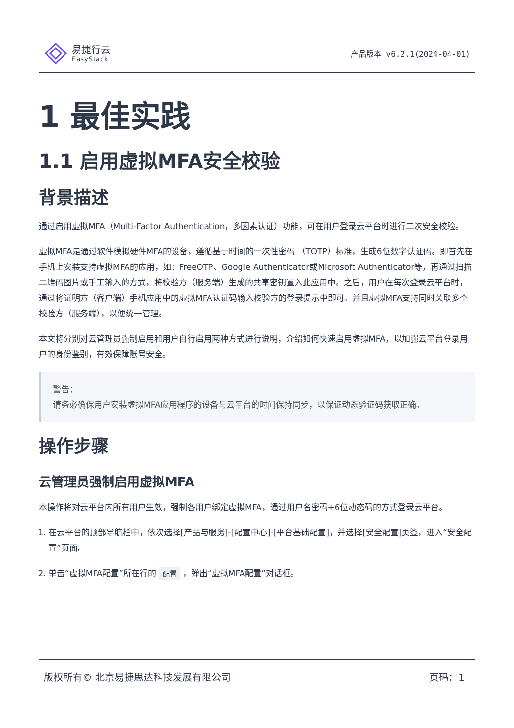易捷行云
EasyStack
产品版本 v6.2.1(2024-04-01)
1 最佳实践
1.1 启用虚拟MFA安全校验
背景描述
通过启用虚拟MFA（Multi-Factor Authentication，多因素认证）功能，可在用户登录云平台时进行二次安全校验。
虚拟MFA是通过软件模拟硬件MFA的设备，遵循基于时间的一次性密码 （TOTP）标准，生成6位数字认证码。即首先在手机上安装支持虚拟MFA的应用，如：FreeOTP、Google Authenticator或Microsoft Authenticator等，再通过扫描二维码图片或手工输入的方式，将校验方（服务端）生成的共享密钥置入此应用中。之后，用户在每次登录云平台时，通过将证明方（客户端）手机应用中的虚拟MFA认证码输入校验方的登录提示中即可。并且虚拟MFA支持同时关联多个校验方（服务端），以便统一管理。
本文将分别对云管理员强制启用和用户自行启用两种方式进行说明，介绍如何快速启用虚拟MFA，以加强云平台登录用户的身份鉴别，有效保障账号安全。
警告：
请务必确保用户安装虚拟MFA应用程序的设备与云平台的时间保持同步，以保证动态验证码获取正确。
操作步骤
云管理员强制启用虚拟MFA
本操作将对云平台内所有用户生效，强制各用户绑定虚拟MFA，通过用户名密码+6位动态码的方式登录云平台。
1. 在云平台的顶部导航栏中，依次选择[产品与服务]-[配置中心]-[平台基础配置]，并选择[安全配置]页签，进入“安全配置”页面。
2. 单击“虚拟MFA配置”所在行的 配置 ，弹出“虚拟MFA配置”对话框。
版权所有© 北京易捷思达科技发展有限公司 页码：1